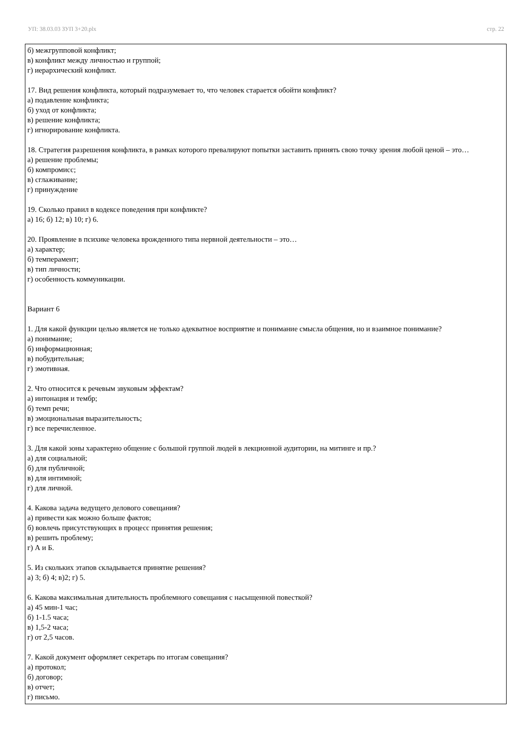УП: 38.03.03 ЗУП 3+20.plx стр. 22
б) межгрупповой конфликт;
в) конфликт между личностью и группой;
г) иерархический конфликт.
17. Вид решения конфликта, который подразумевает то, что человек старается обойти конфликт?
а) подавление конфликта;
б) уход от конфликта;
в) решение конфликта;
г) игнорирование конфликта.
18. Стратегия разрешения конфликта, в рамках которого превалируют попытки заставить принять свою точку зрения любой ценой – это…
а) решение проблемы;
б) компромисс;
в) сглаживание;
г) принуждение
19. Сколько правил в кодексе поведения при конфликте?
а) 16; б) 12; в) 10; г) 6.
20. Проявление в психике человека врожденного типа нервной деятельности – это…
а) характер;
б) темперамент;
в) тип личности;
г) особенность коммуникации.
Вариант 6
1. Для какой функции целью является не только адекватное восприятие и понимание смысла общения, но и взаимное понимание?
а) понимание;
б) информационная;
в) побудительная;
г) эмотивная.
2. Что относится к речевым звуковым эффектам?
а) интонация и тембр;
б) темп речи;
в) эмоциональная выразительность;
г) все перечисленное.
3. Для какой зоны характерно общение с большой группой людей в лекционной аудитории, на митинге и пр.?
а) для социальной;
б) для публичной;
в) для интимной;
г) для личной.
4. Какова задача ведущего делового совещания?
а) привести как можно больше фактов;
б) вовлечь присутствующих в процесс принятия решения;
в) решить проблему;
г) А и Б.
5. Из скольких этапов складывается принятие решения?
а) 3; б) 4; в)2; г) 5.
6. Какова максимальная длительность проблемного совещания с насыщенной повесткой?
а) 45 мин-1 час;
б) 1-1.5 часа;
в) 1,5-2 часа;
г) от 2,5 часов.
7. Какой документ оформляет секретарь по итогам совещания?
а) протокол;
б) договор;
в) отчет;
г) письмо.